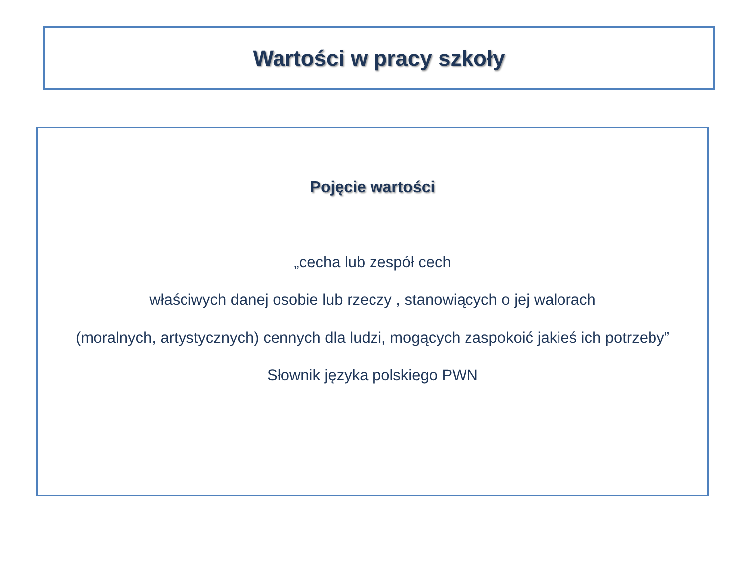Wartości w pracy szkoły
Pojęcie wartości
„cecha lub zespół cech
właściwych danej osobie lub rzeczy , stanowiących o jej walorach
(moralnych, artystycznych) cennych dla ludzi, mogących zaspokoić jakieś ich potrzeby”
Słownik języka polskiego PWN